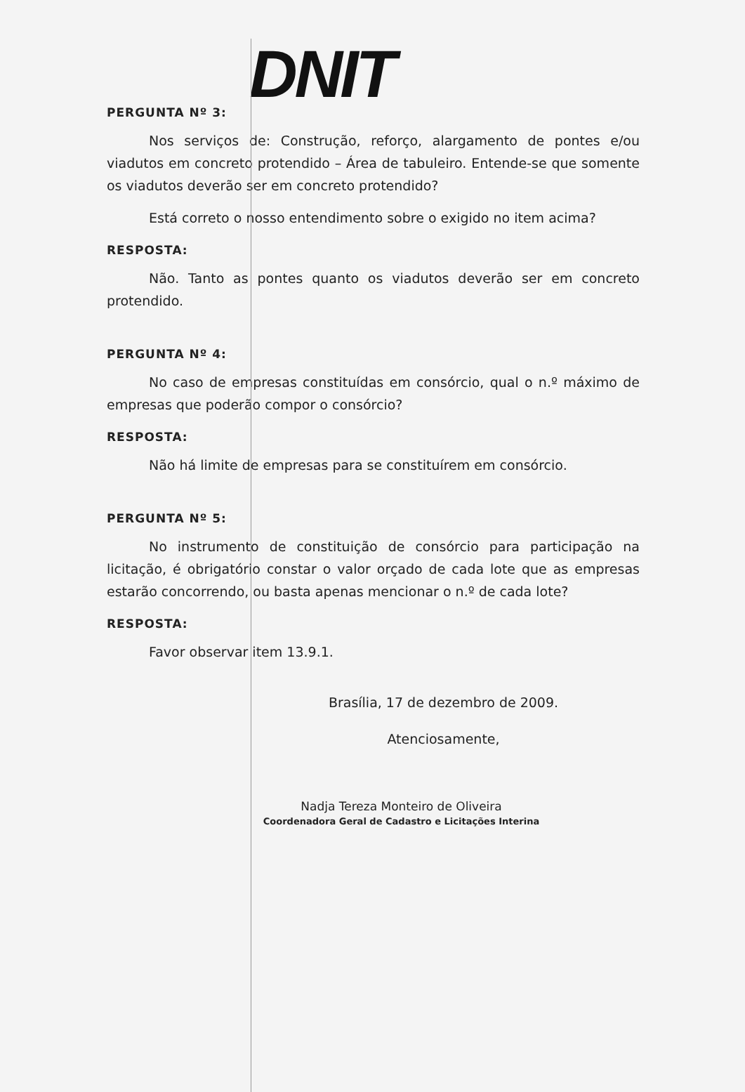DNIT
PERGUNTA Nº 3:
Nos serviços de: Construção, reforço, alargamento de pontes e/ou viadutos em concreto protendido – Área de tabuleiro. Entende-se que somente os viadutos deverão ser em concreto protendido?
Está correto o nosso entendimento sobre o exigido no item acima?
RESPOSTA:
Não. Tanto as pontes quanto os viadutos deverão ser em concreto protendido.
PERGUNTA Nº 4:
No caso de empresas constituídas em consórcio, qual o n.º máximo de empresas que poderão compor o consórcio?
RESPOSTA:
Não há limite de empresas para se constituírem em consórcio.
PERGUNTA Nº 5:
No instrumento de constituição de consórcio para participação na licitação, é obrigatório constar o valor orçado de cada lote que as empresas estarão concorrendo, ou basta apenas mencionar o n.º de cada lote?
RESPOSTA:
Favor observar item 13.9.1.
Brasília, 17 de dezembro de 2009.
Atenciosamente,
Nadja Tereza Monteiro de Oliveira
Coordenadora Geral de Cadastro e Licitações Interina